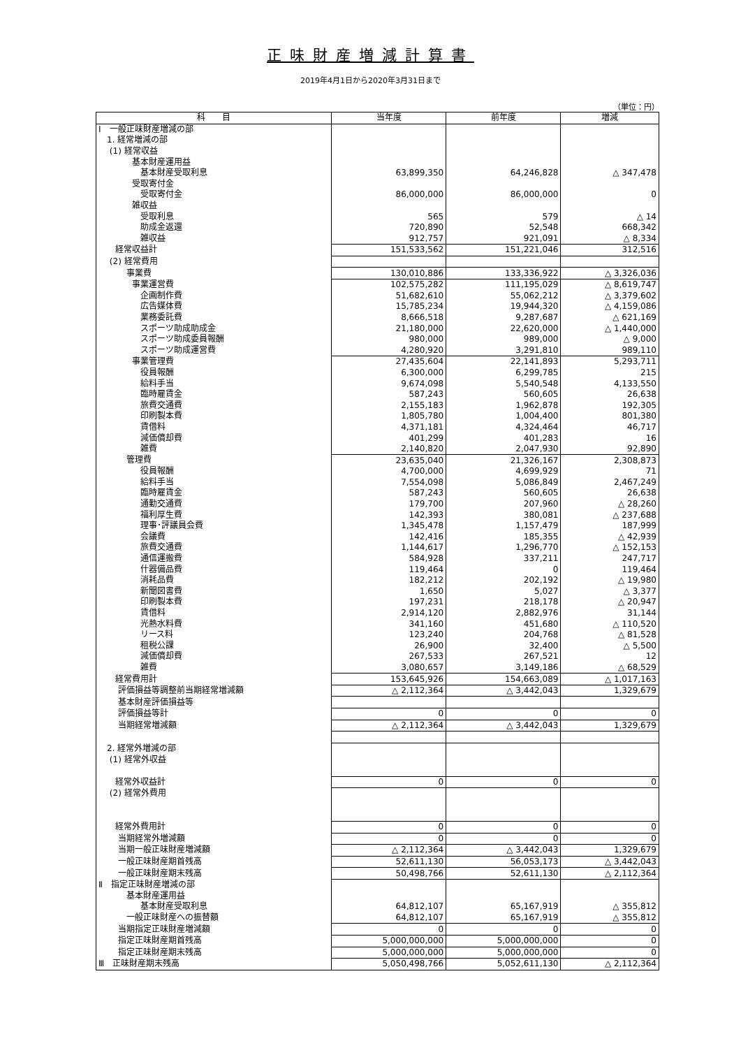正味財産増減計算書
2019年4月1日から2020年3月31日まで
（単位：円）
| 科 目 | 当年度 | 前年度 | 増減 |
| --- | --- | --- | --- |
| Ⅰ 一般正味財産増減の部 | | | |
| 1. 経常増減の部 | | | |
| (1) 経常収益 | | | |
| 基本財産運用益 | | | |
| 基本財産受取利息 | 63,899,350 | 64,246,828 | △ 347,478 |
| 受取寄付金 | | | |
| 受取寄付金 | 86,000,000 | 86,000,000 | 0 |
| 雑収益 | | | |
| 受取利息 | 565 | 579 | △ 14 |
| 助成金返還 | 720,890 | 52,548 | 668,342 |
| 雑収益 | 912,757 | 921,091 | △ 8,334 |
| 経常収益計 | 151,533,562 | 151,221,046 | 312,516 |
| (2) 経常費用 | | | |
| 事業費 | 130,010,886 | 133,336,922 | △ 3,326,036 |
| 事業運営費 | 102,575,282 | 111,195,029 | △ 8,619,747 |
| 企画制作費 | 51,682,610 | 55,062,212 | △ 3,379,602 |
| 広告媒体費 | 15,785,234 | 19,944,320 | △ 4,159,086 |
| 業務委託費 | 8,666,518 | 9,287,687 | △ 621,169 |
| スポーツ助成助成金 | 21,180,000 | 22,620,000 | △ 1,440,000 |
| スポーツ助成委員報酬 | 980,000 | 989,000 | △ 9,000 |
| スポーツ助成運営費 | 4,280,920 | 3,291,810 | 989,110 |
| 事業管理費 | 27,435,604 | 22,141,893 | 5,293,711 |
| 役員報酬 | 6,300,000 | 6,299,785 | 215 |
| 給料手当 | 9,674,098 | 5,540,548 | 4,133,550 |
| 臨時雇賃金 | 587,243 | 560,605 | 26,638 |
| 旅費交通費 | 2,155,183 | 1,962,878 | 192,305 |
| 印刷製本費 | 1,805,780 | 1,004,400 | 801,380 |
| 賃借料 | 4,371,181 | 4,324,464 | 46,717 |
| 減価償却費 | 401,299 | 401,283 | 16 |
| 雑費 | 2,140,820 | 2,047,930 | 92,890 |
| 管理費 | 23,635,040 | 21,326,167 | 2,308,873 |
| 役員報酬 | 4,700,000 | 4,699,929 | 71 |
| 給料手当 | 7,554,098 | 5,086,849 | 2,467,249 |
| 臨時雇賃金 | 587,243 | 560,605 | 26,638 |
| 通勤交通費 | 179,700 | 207,960 | △ 28,260 |
| 福利厚生費 | 142,393 | 380,081 | △ 237,688 |
| 理事･評議員会費 | 1,345,478 | 1,157,479 | 187,999 |
| 会議費 | 142,416 | 185,355 | △ 42,939 |
| 旅費交通費 | 1,144,617 | 1,296,770 | △ 152,153 |
| 通信運搬費 | 584,928 | 337,211 | 247,717 |
| 什器備品費 | 119,464 | 0 | 119,464 |
| 消耗品費 | 182,212 | 202,192 | △ 19,980 |
| 新聞図書費 | 1,650 | 5,027 | △ 3,377 |
| 印刷製本費 | 197,231 | 218,178 | △ 20,947 |
| 賃借料 | 2,914,120 | 2,882,976 | 31,144 |
| 光熱水料費 | 341,160 | 451,680 | △ 110,520 |
| リース料 | 123,240 | 204,768 | △ 81,528 |
| 租税公課 | 26,900 | 32,400 | △ 5,500 |
| 減価償却費 | 267,533 | 267,521 | 12 |
| 雑費 | 3,080,657 | 3,149,186 | △ 68,529 |
| 経常費用計 | 153,645,926 | 154,663,089 | △ 1,017,163 |
| 評価損益等調整前当期経常増減額 | △ 2,112,364 | △ 3,442,043 | 1,329,679 |
| 基本財産評価損益等 | | | |
| 評価損益等計 | 0 | 0 | 0 |
| 当期経常増減額 | △ 2,112,364 | △ 3,442,043 | 1,329,679 |
| 2. 経常外増減の部 | | | |
| (1) 経常外収益 | | | |
| 経常外収益計 | 0 | 0 | 0 |
| (2) 経常外費用 | | | |
| 経常外費用計 | 0 | 0 | 0 |
| 当期経常外増減額 | 0 | 0 | 0 |
| 当期一般正味財産増減額 | △ 2,112,364 | △ 3,442,043 | 1,329,679 |
| 一般正味財産期首残高 | 52,611,130 | 56,053,173 | △ 3,442,043 |
| 一般正味財産期末残高 | 50,498,766 | 52,611,130 | △ 2,112,364 |
| Ⅱ 指定正味財産増減の部 | | | |
| 基本財産運用益 | | | |
| 基本財産受取利息 | 64,812,107 | 65,167,919 | △ 355,812 |
| 一般正味財産への振替額 | 64,812,107 | 65,167,919 | △ 355,812 |
| 当期指定正味財産増減額 | 0 | 0 | 0 |
| 指定正味財産期首残高 | 5,000,000,000 | 5,000,000,000 | 0 |
| 指定正味財産期末残高 | 5,000,000,000 | 5,000,000,000 | 0 |
| Ⅲ 正味財産期末残高 | 5,050,498,766 | 5,052,611,130 | △ 2,112,364 |